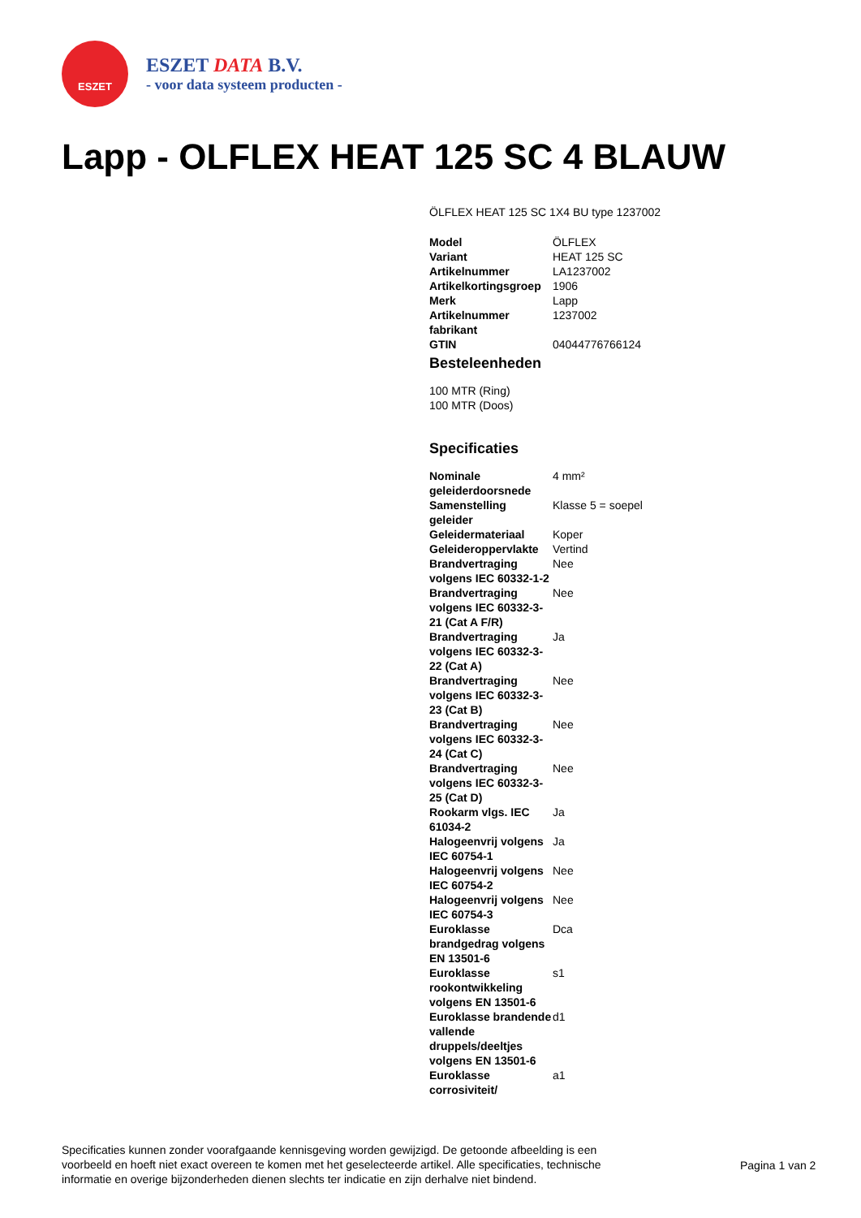ESZET
ESZET DATA B.V.
- voor data systeem producten -
Lapp - OLFLEX HEAT 125 SC 4 BLAUW
ÖLFLEX HEAT 125 SC 1X4 BU type 1237002
| Model | ÖLFLEX |
| Variant | HEAT 125 SC |
| Artikelnummer | LA1237002 |
| Artikelkortingsgroep | 1906 |
| Merk | Lapp |
| Artikelnummer fabrikant | 1237002 |
| GTIN | 04044776766124 |
Besteleenheden
100 MTR (Ring)
100 MTR (Doos)
Specificaties
| Nominale geleiderdoorsnede | 4 mm² |
| Samenstelling geleider | Klasse 5 = soepel |
| Geleidermateriaal | Koper |
| Geleideroppervlakte | Vertind |
| Brandvertraging volgens IEC 60332-1-2 | Nee |
| Brandvertraging volgens IEC 60332-3-21 (Cat A F/R) | Nee |
| Brandvertraging volgens IEC 60332-3-22 (Cat A) | Ja |
| Brandvertraging volgens IEC 60332-3-23 (Cat B) | Nee |
| Brandvertraging volgens IEC 60332-3-24 (Cat C) | Nee |
| Brandvertraging volgens IEC 60332-3-25 (Cat D) | Nee |
| Rookarm vlgs. IEC 61034-2 | Ja |
| Halogeenvrij volgens IEC 60754-1 | Ja |
| Halogeenvrij volgens IEC 60754-2 | Nee |
| Halogeenvrij volgens IEC 60754-3 | Nee |
| Euroklasse brandgedrag volgens EN 13501-6 | Dca |
| Euroklasse rookontwikkeling volgens EN 13501-6 | s1 |
| Euroklasse brandende vallende druppels/deeltjes volgens EN 13501-6 | d1 |
| Euroklasse corrosiviteit/ | a1 |
Specificaties kunnen zonder voorafgaande kennisgeving worden gewijzigd. De getoonde afbeelding is een voorbeeld en hoeft niet exact overeen te komen met het geselecteerde artikel. Alle specificaties, technische informatie en overige bijzonderheden dienen slechts ter indicatie en zijn derhalve niet bindend.
Pagina 1 van 2